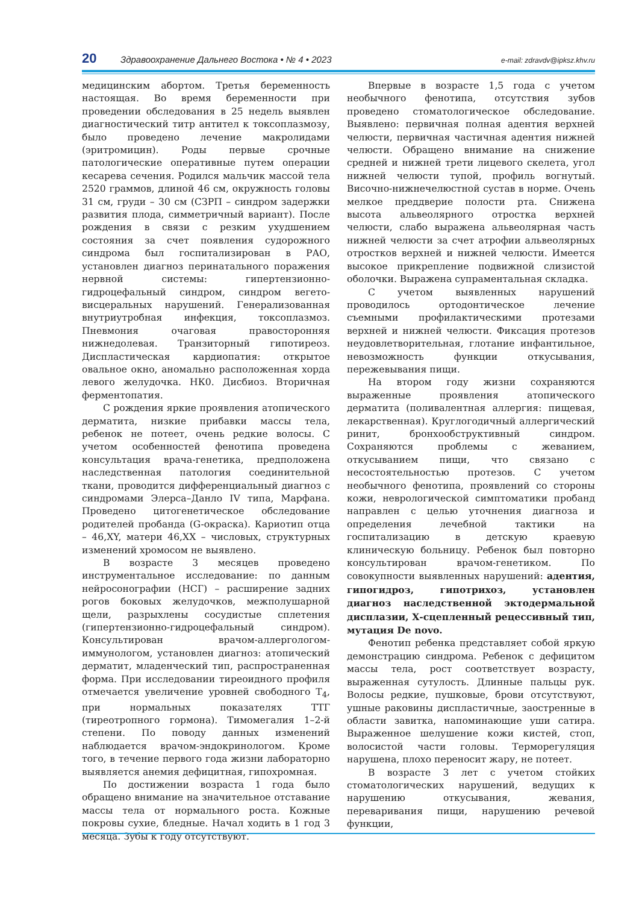20 Здравоохранение Дальнего Востока • № 4 • 2023 e-mail: zdravdv@ipksz.khv.ru
медицинским абортом. Третья беременность настоящая. Во время беременности при проведении обследования в 25 недель выявлен диагностический титр антител к токсоплазмозу, было проведено лечение макролидами (эритромицин). Роды первые срочные патологические оперативные путем операции кесарева сечения. Родился мальчик массой тела 2520 граммов, длиной 46 см, окружность головы 31 см, груди – 30 см (СЗРП – синдром задержки развития плода, симметричный вариант). После рождения в связи с резким ухудшением состояния за счет появления судорожного синдрома был госпитализирован в РАО, установлен диагноз перинатального поражения нервной системы: гипертензионно-гидроцефальный синдром, синдром вегето-висцеральных нарушений. Генерализованная внутриутробная инфекция, токсоплазмоз. Пневмония очаговая правосторонняя нижнедолевая. Транзиторный гипотиреоз. Диспластическая кардиопатия: открытое овальное окно, аномально расположенная хорда левого желудочка. НК0. Дисбиоз. Вторичная ферментопатия.
С рождения яркие проявления атопического дерматита, низкие прибавки массы тела, ребенок не потеет, очень редкие волосы. С учетом особенностей фенотипа проведена консультация врача-генетика, предположена наследственная патология соединительной ткани, проводится дифференциальный диагноз с синдромами Элерса–Данло IV типа, Марфана. Проведено цитогенетическое обследование родителей пробанда (G-окраска). Кариотип отца – 46,XY, матери 46,XX – числовых, структурных изменений хромосом не выявлено.
В возрасте 3 месяцев проведено инструментальное исследование: по данным нейросонографии (НСГ) – расширение задних рогов боковых желудочков, межполушарной щели, разрыхлены сосудистые сплетения (гипертензионно-гидроцефальный синдром). Консультирован врачом-аллергологом-иммунологом, установлен диагноз: атопический дерматит, младенческий тип, распространенная форма. При исследовании тиреоидного профиля отмечается увеличение уровней свободного Т<sub>4</sub>, при нормальных показателях ТТГ (тиреотропного гормона). Тимомегалия 1–2-й степени. По поводу данных изменений наблюдается врачом-эндокринологом. Кроме того, в течение первого года жизни лабораторно выявляется анемия дефицитная, гипохромная.
По достижении возраста 1 года было обращено внимание на значительное отставание массы тела от нормального роста. Кожные покровы сухие, бледные. Начал ходить в 1 год 3 месяца. Зубы к году отсутствуют.
Впервые в возрасте 1,5 года с учетом необычного фенотипа, отсутствия зубов проведено стоматологическое обследование. Выявлено: первичная полная адентия верхней челюсти, первичная частичная адентия нижней челюсти. Обращено внимание на снижение средней и нижней трети лицевого скелета, угол нижней челюсти тупой, профиль вогнутый. Височно-нижнечелюстной сустав в норме. Очень мелкое преддверие полости рта. Снижена высота альвеолярного отростка верхней челюсти, слабо выражена альвеолярная часть нижней челюсти за счет атрофии альвеолярных отростков верхней и нижней челюсти. Имеется высокое прикрепление подвижной слизистой оболочки. Выражена супраментальная складка.
С учетом выявленных нарушений проводилось ортодонтическое лечение съемными профилактическими протезами верхней и нижней челюсти. Фиксация протезов неудовлетворительная, глотание инфантильное, невозможность функции откусывания, пережевывания пищи.
На втором году жизни сохраняются выраженные проявления атопического дерматита (поливалентная аллергия: пищевая, лекарственная). Круглогодичный аллергический ринит, бронхообструктивный синдром. Сохраняются проблемы с жеванием, откусыванием пищи, что связано с несостоятельностью протезов. С учетом необычного фенотипа, проявлений со стороны кожи, неврологической симптоматики пробанд направлен с целью уточнения диагноза и определения лечебной тактики на госпитализацию в детскую краевую клиническую больницу. Ребенок был повторно консультирован врачом-генетиком. По совокупности выявленных нарушений: адентия, гипогидроз, гипотрихоз, установлен диагноз наследственной эктодермальной дисплазии, Х-сцепленный рецессивный тип, мутация De novo.
Фенотип ребенка представляет собой яркую демонстрацию синдрома. Ребенок с дефицитом массы тела, рост соответствует возрасту, выраженная сутулость. Длинные пальцы рук. Волосы редкие, пушковые, брови отсутствуют, ушные раковины диспластичные, заостренные в области завитка, напоминающие уши сатира. Выраженное шелушение кожи кистей, стоп, волосистой части головы. Терморегуляция нарушена, плохо переносит жару, не потеет.
В возрасте 3 лет с учетом стойких стоматологических нарушений, ведущих к нарушению откусывания, жевания, переваривания пищи, нарушению речевой функции,